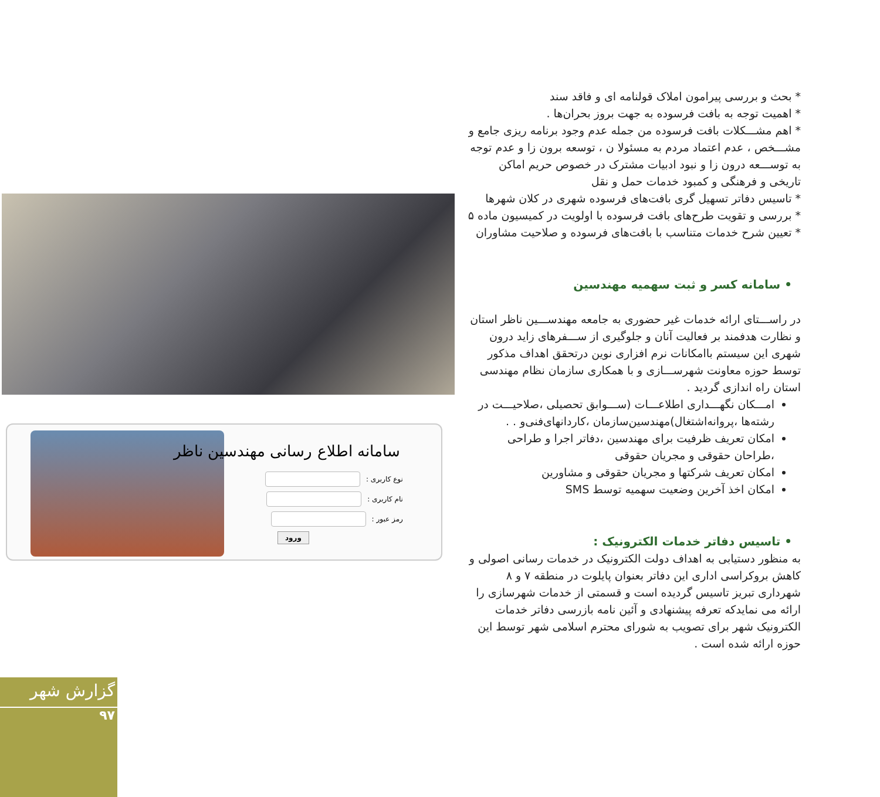* بحث و بررسی پیرامون املاک قولنامه ای و فاقد سند
* اهمیت توجه به بافت فرسوده به جهت بروز بحران‌ها .
* اهم مشـــکلات بافت فرسوده من جمله عدم وجود برنامه ریزی جامع و مشـــخص ، عدم اعتماد مردم به مسئولا ن ، توسعه برون زا و عدم توجه به توســـعه درون زا و نبود ادبیات مشترک در خصوص حریم اماکن تاریخی و فرهنگی و کمبود خدمات حمل و نقل
* تاسیس دفاتر تسهیل گری بافت‌های فرسوده شهری در کلان شهرها
* بررسی و تقویت طرح‌های بافت فرسوده با اولویت در کمیسیون ماده ۵
* تعیین شرح خدمات متناسب با بافت‌های فرسوده و صلاحیت مشاوران
• سامانه کسر و ثبت سهمیه مهندسین
در راســـتای ارائه خدمات غیر حضوری به جامعه مهندســـین ناظر استان و نظارت هدفمند بر فعالیت آنان و جلوگیری از ســـفرهای زاید درون شهری این سیستم باامکانات نرم افزاری نوین درتحقق اهداف مذکور توسط حوزه معاونت شهرســـازی و با همکاری سازمان نظام مهندسی استان راه اندازی گردید .
امـــکان نگهـــداری اطلاعـــات (ســـوابق تحصیلی ،صلاحیـــت در رشته‌ها ،پروانه‌اشتغال)مهندسین‌سازمان ،کاردانهای‌فنی‌و . .
امکان تعریف ظرفیت برای مهندسین ،دفاتر اجرا و طراحی ،طراحان حقوقی و مجریان حقوقی
امکان تعریف شرکتها و مجریان حقوقی و مشاورین
امکان اخذ آخرین وضعیت سهمیه توسط SMS
• تاسیس دفاتر خدمات الکترونیک :
به منظور دستیابی به اهداف دولت الکترونیک در خدمات رسانی اصولی و کاهش بروکراسی اداری این دفاتر بعنوان پایلوت در منطقه ۷ و ۸ شهرداری تبریز تاسیس گردیده است و قسمتی از خدمات شهرسازی را ارائه می نمایدکه تعرفه پیشنهادی و آئین نامه بازرسی دفاتر خدمات الکترونیک شهر برای تصویب به شورای محترم اسلامی شهر توسط این حوزه ارائه شده است .
سامانه اطلاع رسانی مهندسین ناظر
نوع کاربری :
نام کاربری :
رمز عبور :
ورود
گزارش شهر
۹۷